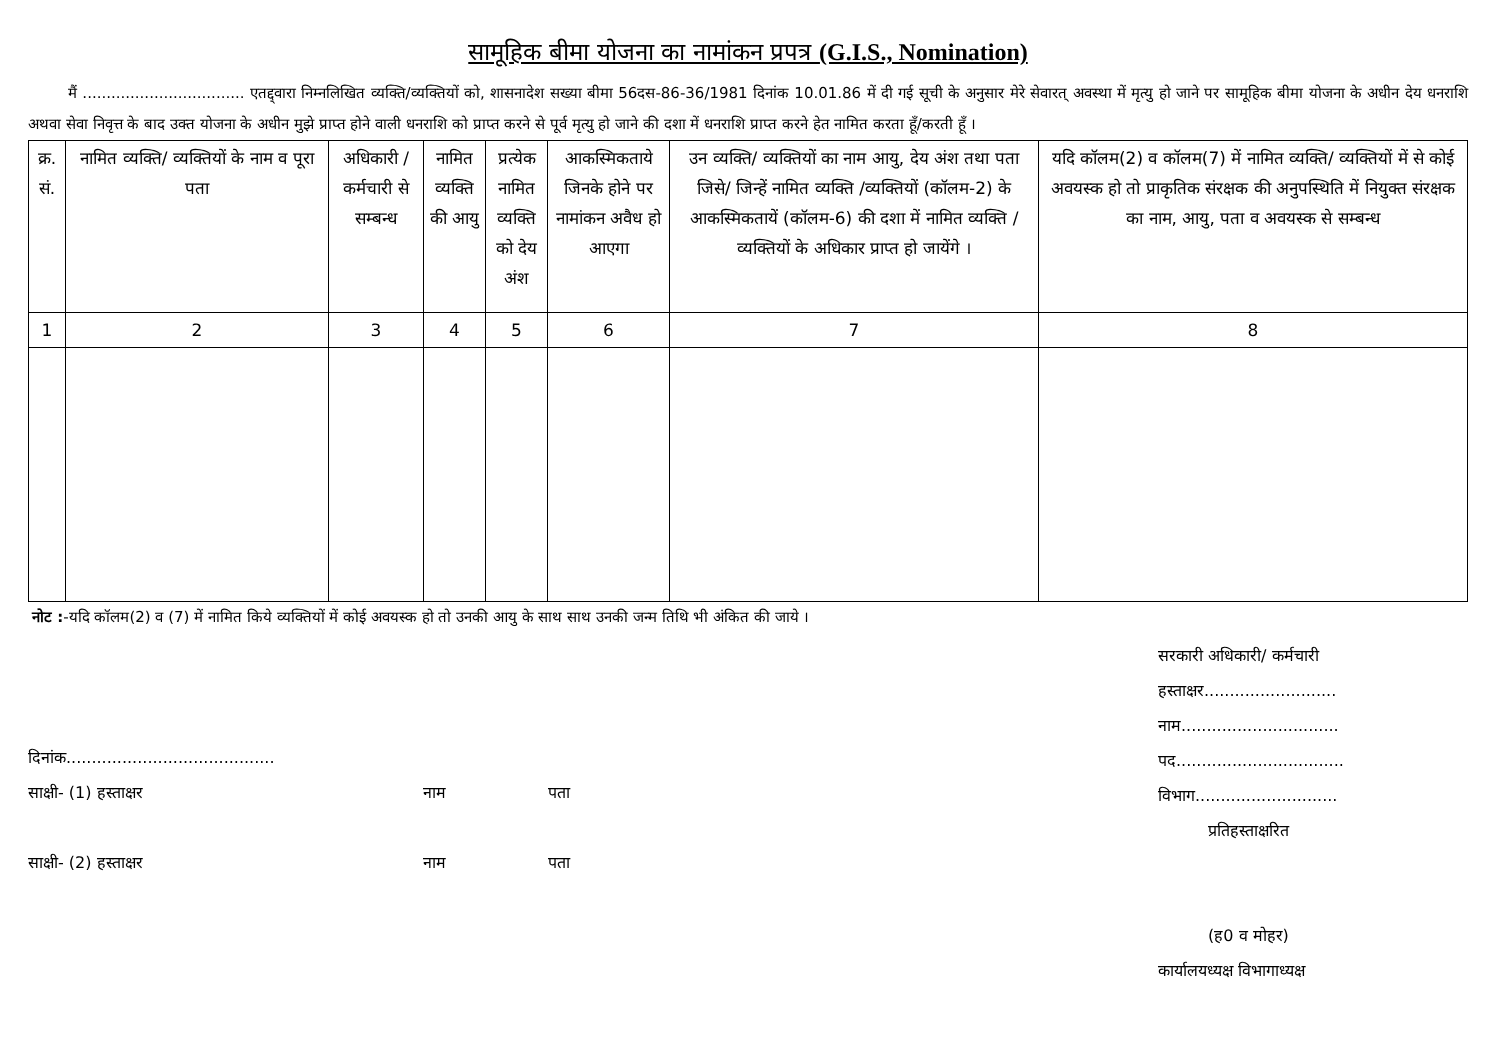सामूहिक बीमा योजना का नामांकन प्रपत्र (G.I.S., Nomination)
मैं .................................. एतद्द्वारा निम्नलिखित व्यक्ति/व्यक्तियों को, शासनादेश सख्या बीमा 56दस-86-36/1981 दिनांक 10.01.86 में दी गई सूची के अनुसार मेरे सेवारत् अवस्था में मृत्यु हो जाने पर सामूहिक बीमा योजना के अधीन देय धनराशि अथवा सेवा निवृत्त के बाद उक्त योजना के अधीन मुझे प्राप्त होने वाली धनराशि को प्राप्त करने से पूर्व मृत्यु हो जाने की दशा में धनराशि प्राप्त करने हेत नामित करता हूँ/करती हूँ ।
| क्र. सं. | नामित व्यक्ति/ व्यक्तियों के नाम व पूरा पता | अधिकारी / कर्मचारी से सम्बन्ध | नामित व्यक्ति की आयु | प्रत्येक नामित व्यक्ति को देय अंश | आकस्मिकताये जिनके होने पर नामांकन अवैध हो आएगा | उन व्यक्ति/ व्यक्तियों का नाम आयु, देय अंश तथा पता जिसे/ जिन्हें नामित व्यक्ति /व्यक्तियों (कॉलम-2) के आकस्मिकतायें (कॉलम-6) की दशा में नामित व्यक्ति /व्यक्तियों के अधिकार प्राप्त हो जायेंगे । | यदि कॉलम(2) व कॉलम(7) में नामित व्यक्ति/ व्यक्तियों में से कोई अवयस्क हो तो प्राकृतिक संरक्षक की अनुपस्थिति में नियुक्त संरक्षक का नाम, आयु, पता व अवयस्क से सम्बन्ध |
| --- | --- | --- | --- | --- | --- | --- | --- |
| 1 | 2 | 3 | 4 | 5 | 6 | 7 | 8 |
नोट :-यदि कॉलम(2) व (7) में नामित किये व्यक्तियों में कोई अवयस्क हो तो उनकी आयु के साथ साथ उनकी जन्म तिथि भी अंकित की जाये ।
दिनांक.........................................
साक्षी- (1) हस्ताक्षर नाम पता
साक्षी- (2) हस्ताक्षर नाम पता
सरकारी अधिकारी/ कर्मचारी
हस्ताक्षर..........................
नाम...............................
पद.................................
विभाग............................
प्रतिहस्ताक्षरित
(ह0 व मोहर)
कार्यालयध्यक्ष विभागाध्यक्ष